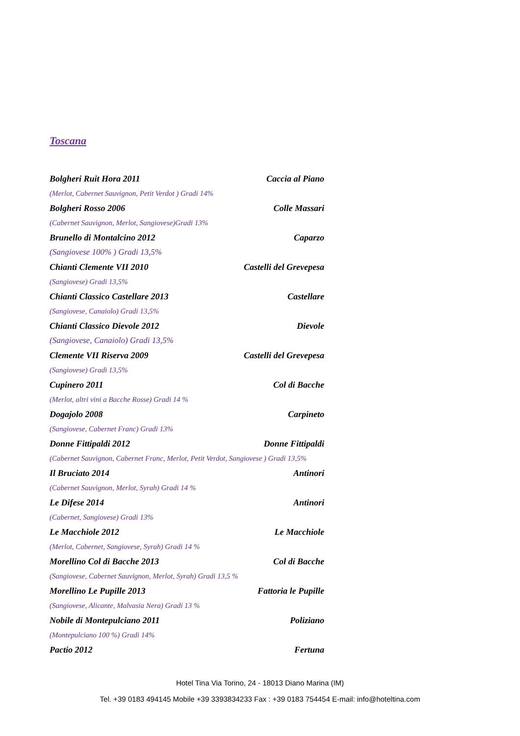Toscana
Bolgheri Ruit Hora 2011 Caccia al Piano
(Merlot, Cabernet Sauvignon, Petit Verdot ) Gradi 14%
Bolgheri Rosso 2006 Colle Massari
(Cabernet Sauvignon, Merlot, Sangiovese)Gradi 13%
Brunello di Montalcino 2012 Caparzo
(Sangiovese 100% ) Gradi 13,5%
Chianti Clemente VII 2010 Castelli del Grevepesa
(Sangiovese) Gradi 13,5%
Chianti Classico Castellare 2013 Castellare
(Sangiovese, Canaiolo) Gradi 13,5%
Chianti Classico Dievole 2012 Dievole
(Sangiovese, Canaiolo) Gradi 13,5%
Clemente VII Riserva 2009 Castelli del Grevepesa
(Sangiovese) Gradi 13,5%
Cupinero 2011 Col di Bacche
(Merlot, altri vini a Bacche Rosse) Gradi 14 %
Dogajolo 2008 Carpineto
(Sangiovese, Cabernet Franc) Gradi 13%
Donne Fittipaldi 2012 Donne Fittipaldi
(Cabernet Sauvignon, Cabernet Franc, Merlot, Petit Verdot, Sangiovese ) Gradi 13,5%
Il Bruciato 2014 Antinori
(Cabernet Sauvignon, Merlot, Syrah) Gradi 14 %
Le Difese 2014 Antinori
(Cabernet, Sangiovese) Gradi 13%
Le Macchiole 2012 Le Macchiole
(Merlot, Cabernet, Sangiovese, Syrah) Gradi 14 %
Morellino Col di Bacche 2013 Col di Bacche
(Sangiovese, Cabernet Sauvignon, Merlot, Syrah) Gradi 13,5 %
Morellino Le Pupille 2013 Fattoria le Pupille
(Sangiovese, Alicante, Malvasia Nera) Gradi 13 %
Nobile di Montepulciano 2011 Poliziano
(Montepulciano 100 %) Gradi 14%
Pactio 2012 Fertuna
Hotel Tina Via Torino, 24 - 18013 Diano Marina (IM)
Tel. +39 0183 494145 Mobile +39 3393834233 Fax : +39 0183 754454 E-mail: info@hoteltina.com